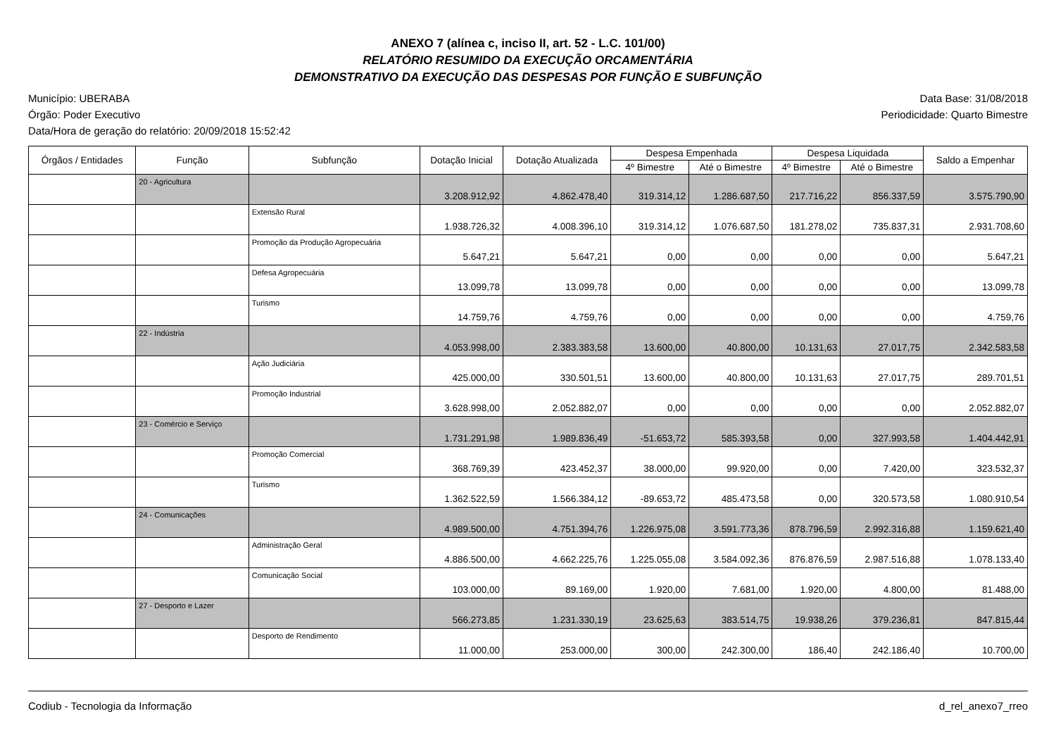ANEXO 7 (alínea c, inciso II, art. 52 - L.C. 101/00)
RELATÓRIO RESUMIDO DA EXECUÇÃO ORCAMENTÁRIA
DEMONSTRATIVO DA EXECUÇÃO DAS DESPESAS POR FUNÇÃO E SUBFUNÇÃO
Município: UBERABA
Órgão: Poder Executivo
Data/Hora de geração do relatório: 20/09/2018 15:52:42
Data Base: 31/08/2018
Periodicidade: Quarto Bimestre
| Órgãos / Entidades | Função | Subfunção | Dotação Inicial | Dotação Atualizada | Despesa Empenhada | | Despesa Liquidada | | Saldo a Empenhar |
| --- | --- | --- | --- | --- | --- | --- | --- | --- | --- |
| | | | | | 4º Bimestre | Até o Bimestre | 4º Bimestre | Até o Bimestre | |
| | 20 - Agricultura | | 3.208.912,92 | 4.862.478,40 | 319.314,12 | 1.286.687,50 | 217.716,22 | 856.337,59 | 3.575.790,90 |
| | | Extensão Rural | 1.938.726,32 | 4.008.396,10 | 319.314,12 | 1.076.687,50 | 181.278,02 | 735.837,31 | 2.931.708,60 |
| | | Promoção da Produção Agropecuária | 5.647,21 | 5.647,21 | 0,00 | 0,00 | 0,00 | 0,00 | 5.647,21 |
| | | Defesa Agropecuária | 13.099,78 | 13.099,78 | 0,00 | 0,00 | 0,00 | 0,00 | 13.099,78 |
| | | Turismo | 14.759,76 | 4.759,76 | 0,00 | 0,00 | 0,00 | 0,00 | 4.759,76 |
| | 22 - Indústria | | 4.053.998,00 | 2.383.383,58 | 13.600,00 | 40.800,00 | 10.131,63 | 27.017,75 | 2.342.583,58 |
| | | Ação Judiciária | 425.000,00 | 330.501,51 | 13.600,00 | 40.800,00 | 10.131,63 | 27.017,75 | 289.701,51 |
| | | Promoção Industrial | 3.628.998,00 | 2.052.882,07 | 0,00 | 0,00 | 0,00 | 0,00 | 2.052.882,07 |
| | 23 - Comércio e Serviço | | 1.731.291,98 | 1.989.836,49 | -51.653,72 | 585.393,58 | 0,00 | 327.993,58 | 1.404.442,91 |
| | | Promoção Comercial | 368.769,39 | 423.452,37 | 38.000,00 | 99.920,00 | 0,00 | 7.420,00 | 323.532,37 |
| | | Turismo | 1.362.522,59 | 1.566.384,12 | -89.653,72 | 485.473,58 | 0,00 | 320.573,58 | 1.080.910,54 |
| | 24 - Comunicações | | 4.989.500,00 | 4.751.394,76 | 1.226.975,08 | 3.591.773,36 | 878.796,59 | 2.992.316,88 | 1.159.621,40 |
| | | Administração Geral | 4.886.500,00 | 4.662.225,76 | 1.225.055,08 | 3.584.092,36 | 876.876,59 | 2.987.516,88 | 1.078.133,40 |
| | | Comunicação Social | 103.000,00 | 89.169,00 | 1.920,00 | 7.681,00 | 1.920,00 | 4.800,00 | 81.488,00 |
| | 27 - Desporto e Lazer | | 566.273,85 | 1.231.330,19 | 23.625,63 | 383.514,75 | 19.938,26 | 379.236,81 | 847.815,44 |
| | | Desporto de Rendimento | 11.000,00 | 253.000,00 | 300,00 | 242.300,00 | 186,40 | 242.186,40 | 10.700,00 |
Codiub - Tecnologia da Informação
d_rel_anexo7_rreo